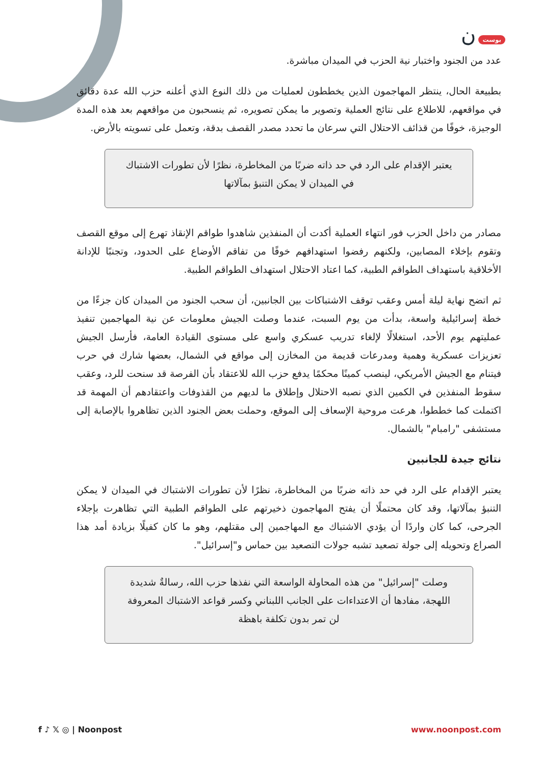بوست ن
عدد من الجنود واختبار نية الحزب في الميدان مباشرة.
بطبيعة الحال، ينتظر المهاجمون الذين يخططون لعمليات من ذلك النوع الذي أعلنه حزب الله عدة دقائق في مواقعهم، للاطلاع على نتائج العملية وتصوير ما يمكن تصويره، ثم ينسحبون من مواقعهم بعد هذه المدة الوجيزة، خوفًا من قذائف الاحتلال التي سرعان ما تحدد مصدر القصف بدقة، وتعمل على تسويته بالأرض.
يعتبر الإقدام على الرد في حد ذاته ضربًا من المخاطرة، نظرًا لأن تطورات الاشتباك في الميدان لا يمكن التنبؤ بمآلاتها
مصادر من داخل الحزب فور انتهاء العملية أكدت أن المنفذين شاهدوا طواقم الإنقاذ تهرع إلى موقع القصف وتقوم بإخلاء المصابين، ولكنهم رفضوا استهدافهم خوفًا من تفاقم الأوضاع على الحدود، وتجنبًا للإدانة الأخلاقية باستهداف الطواقم الطبية، كما اعتاد الاحتلال استهداف الطواقم الطبية.
ثم اتضح نهاية ليلة أمس وعقب توقف الاشتباكات بين الجانبين، أن سحب الجنود من الميدان كان جزءًا من خطة إسرائيلية واسعة، بدأت من يوم السبت، عندما وصلت الجيش معلومات عن نية المهاجمين تنفيذ عمليتهم يوم الأحد، استغلالًا لإلغاء تدريب عسكري واسع على مستوى القيادة العامة، فأرسل الجيش تعزيزات عسكرية وهمية ومدرعات قديمة من المخازن إلى مواقع في الشمال، بعضها شارك في حرب فيتنام مع الجيش الأمريكي، لينصب كمينًا محكمًا يدفع حزب الله للاعتقاد بأن الفرصة قد سنحت للرد، وعقب سقوط المنفذين في الكمين الذي نصبه الاحتلال وإطلاق ما لديهم من القذوفات واعتقادهم أن المهمة قد اكتملت كما خططوا، هرعت مروحية الإسعاف إلى الموقع، وحملت بعض الجنود الذين تظاهروا بالإصابة إلى مستشفى "رامبام" بالشمال.
نتائج جيدة للجانبين
يعتبر الإقدام على الرد في حد ذاته ضربًا من المخاطرة، نظرًا لأن تطورات الاشتباك في الميدان لا يمكن التنبؤ بمآلاتها، وقد كان محتملًا أن يفتح المهاجمون ذخيرتهم على الطواقم الطبية التي تظاهرت بإجلاء الجرحى، كما كان واردًا أن يؤدي الاشتباك مع المهاجمين إلى مقتلهم، وهو ما كان كفيلًا بزيادة أمد هذا الصراع وتحويله إلى جولة تصعيد تشبه جولات التصعيد بين حماس و"إسرائيل".
وصلت "إسرائيل" من هذه المحاولة الواسعة التي نفذها حزب الله، رسالةٌ شديدة اللهجة، مفادها أن الاعتداءات على الجانب اللبناني وكسر قواعد الاشتباك المعروفة لن تمر بدون تكلفة باهظة
f ♪ 𝕏 ◎ | Noonpost www.noonpost.com